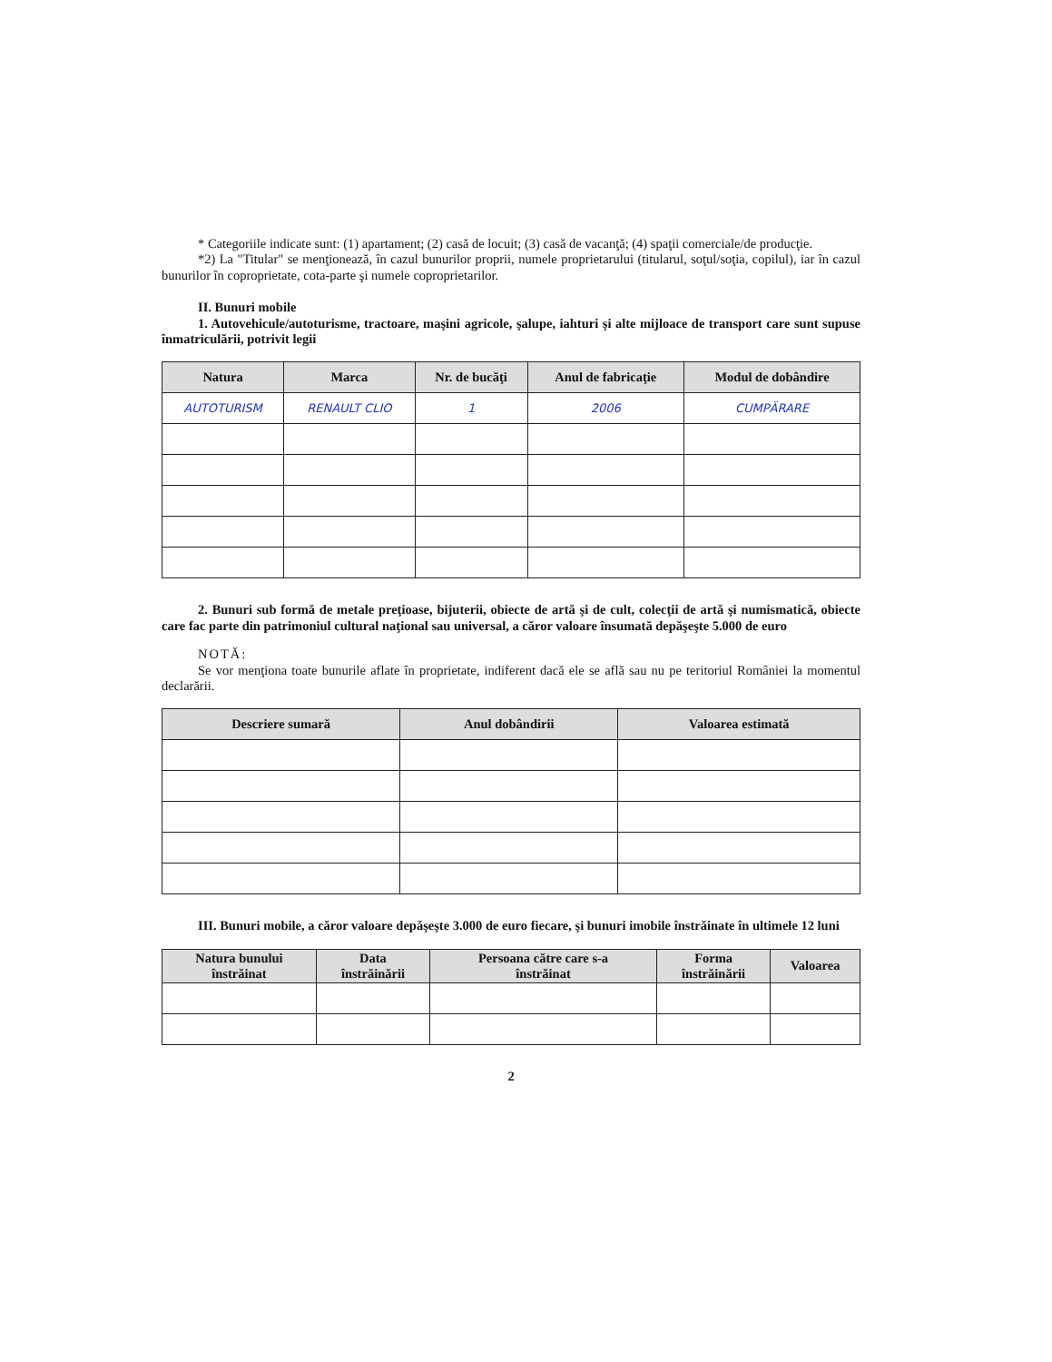* Categoriile indicate sunt: (1) apartament; (2) casă de locuit; (3) casă de vacanţă; (4) spaţii comerciale/de producţie.
*2) La "Titular" se menţionează, în cazul bunurilor proprii, numele proprietarului (titularul, soţul/soţia, copilul), iar în cazul bunurilor în coproprietate, cota-parte şi numele coproprietarilor.
II. Bunuri mobile
1. Autovehicule/autoturisme, tractoare, maşini agricole, şalupe, iahturi şi alte mijloace de transport care sunt supuse înmatriculării, potrivit legii
| Natura | Marca | Nr. de bucăţi | Anul de fabricaţie | Modul de dobândire |
| --- | --- | --- | --- | --- |
| AUTOTURISM | RENAULT CLIO | 1 | 2006 | CUMPĂRARE |
2. Bunuri sub formă de metale preţioase, bijuterii, obiecte de artă şi de cult, colecţii de artă şi numismatică, obiecte care fac parte din patrimoniul cultural naţional sau universal, a căror valoare însumată depăşeşte 5.000 de euro
NOTĂ:
Se vor menţiona toate bunurile aflate în proprietate, indiferent dacă ele se află sau nu pe teritoriul României la momentul declarării.
| Descriere sumară | Anul dobândirii | Valoarea estimată |
| --- | --- | --- |
III. Bunuri mobile, a căror valoare depăşeşte 3.000 de euro fiecare, şi bunuri imobile înstrăinate în ultimele 12 luni
| Natura bunului înstrăinat | Data înstrăinării | Persoana către care s-a înstrăinat | Forma înstrăinării | Valoarea |
| --- | --- | --- | --- | --- |
2